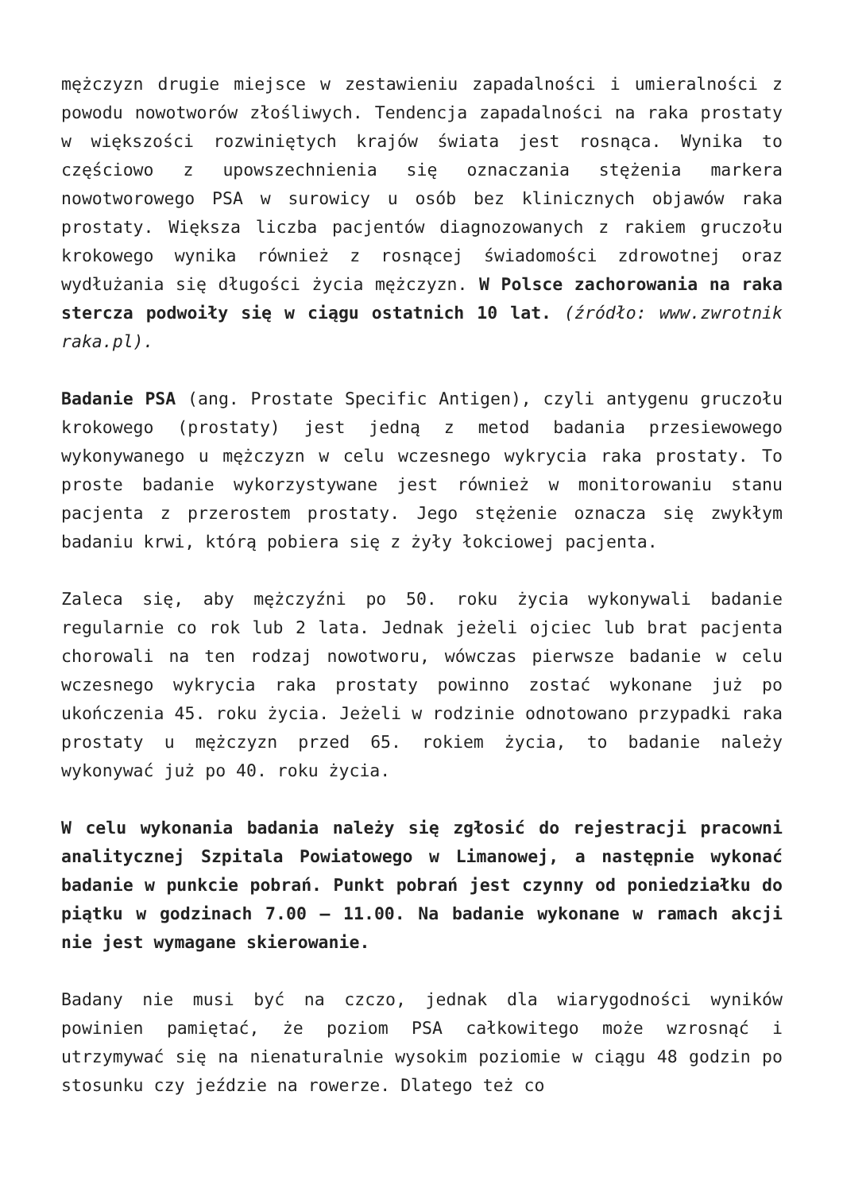mężczyzn drugie miejsce w zestawieniu zapadalności i umieralności z powodu nowotworów złośliwych. Tendencja zapadalności na raka prostaty w większości rozwiniętych krajów świata jest rosnąca. Wynika to częściowo z upowszechnienia się oznaczania stężenia markera nowotworowego PSA w surowicy u osób bez klinicznych objawów raka prostaty. Większa liczba pacjentów diagnozowanych z rakiem gruczołu krokowego wynika również z rosnącej świadomości zdrowotnej oraz wydłużania się długości życia mężczyzn. W Polsce zachorowania na raka stercza podwoiły się w ciągu ostatnich 10 lat. (źródło: www.zwrotnik raka.pl).
Badanie PSA (ang. Prostate Specific Antigen), czyli antygenu gruczołu krokowego (prostaty) jest jedną z metod badania przesiewowego wykonywanego u mężczyzn w celu wczesnego wykrycia raka prostaty. To proste badanie wykorzystywane jest również w monitorowaniu stanu pacjenta z przerostem prostaty. Jego stężenie oznacza się zwykłym badaniu krwi, którą pobiera się z żyły łokciowej pacjenta.
Zaleca się, aby mężczyźni po 50. roku życia wykonywali badanie regularnie co rok lub 2 lata. Jednak jeżeli ojciec lub brat pacjenta chorowali na ten rodzaj nowotworu, wówczas pierwsze badanie w celu wczesnego wykrycia raka prostaty powinno zostać wykonane już po ukończenia 45. roku życia. Jeżeli w rodzinie odnotowano przypadki raka prostaty u mężczyzn przed 65. rokiem życia, to badanie należy wykonywać już po 40. roku życia.
W celu wykonania badania należy się zgłosić do rejestracji pracowni analitycznej Szpitala Powiatowego w Limanowej, a następnie wykonać badanie w punkcie pobrań. Punkt pobrań jest czynny od poniedziałku do piątku w godzinach 7.00 – 11.00. Na badanie wykonane w ramach akcji nie jest wymagane skierowanie.
Badany nie musi być na czczo, jednak dla wiarygodności wyników powinien pamiętać, że poziom PSA całkowitego może wzrosnąć i utrzymywać się na nienaturalnie wysokim poziomie w ciągu 48 godzin po stosunku czy jeździe na rowerze. Dlatego też co